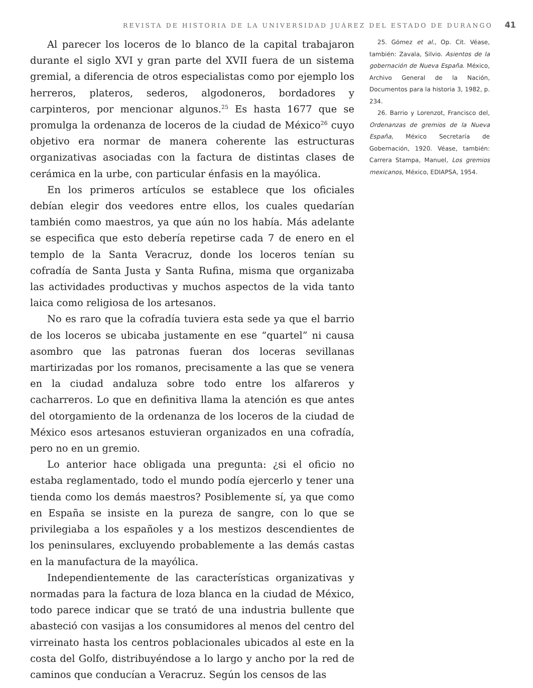REVISTA DE HISTORIA DE LA UNIVERSIDAD JUÁREZ DEL ESTADO DE DURANGO 41
Al parecer los loceros de lo blanco de la capital trabajaron durante el siglo XVI y gran parte del XVII fuera de un sistema gremial, a diferencia de otros especialistas como por ejemplo los herreros, plateros, sederos, algodoneros, bordadores y carpinteros, por mencionar algunos.<sup>25</sup> Es hasta 1677 que se promulga la ordenanza de loceros de la ciudad de México<sup>26</sup> cuyo objetivo era normar de manera coherente las estructuras organizativas asociadas con la factura de distintas clases de cerámica en la urbe, con particular énfasis en la mayólica.
En los primeros artículos se establece que los oficiales debían elegir dos veedores entre ellos, los cuales quedarían también como maestros, ya que aún no los había. Más adelante se especifica que esto debería repetirse cada 7 de enero en el templo de la Santa Veracruz, donde los loceros tenían su cofradía de Santa Justa y Santa Rufina, misma que organizaba las actividades productivas y muchos aspectos de la vida tanto laica como religiosa de los artesanos.
No es raro que la cofradía tuviera esta sede ya que el barrio de los loceros se ubicaba justamente en ese “quartel” ni causa asombro que las patronas fueran dos loceras sevillanas martirizadas por los romanos, precisamente a las que se venera en la ciudad andaluza sobre todo entre los alfareros y cacharreros. Lo que en definitiva llama la atención es que antes del otorgamiento de la ordenanza de los loceros de la ciudad de México esos artesanos estuvieran organizados en una cofradía, pero no en un gremio.
Lo anterior hace obligada una pregunta: ¿si el oficio no estaba reglamentado, todo el mundo podía ejercerlo y tener una tienda como los demás maestros? Posiblemente sí, ya que como en España se insiste en la pureza de sangre, con lo que se privilegiaba a los españoles y a los mestizos descendientes de los peninsulares, excluyendo probablemente a las demás castas en la manufactura de la mayólica.
Independientemente de las características organizativas y normadas para la factura de loza blanca en la ciudad de México, todo parece indicar que se trató de una industria bullente que abasteció con vasijas a los consumidores al menos del centro del virreinato hasta los centros poblacionales ubicados al este en la costa del Golfo, distribuyéndose a lo largo y ancho por la red de caminos que conducían a Veracruz. Según los censos de las
25. Gómez et al., Op. Cit. Véase, también: Zavala, Silvio. Asientos de la gobernación de Nueva España. México, Archivo General de la Nación, Documentos para la historia 3, 1982, p. 234.
26. Barrio y Lorenzot, Francisco del, Ordenanzas de gremios de la Nueva España, México Secretaría de Gobernación, 1920. Véase, también: Carrera Stampa, Manuel, Los gremios mexicanos, México, EDIAPSA, 1954.